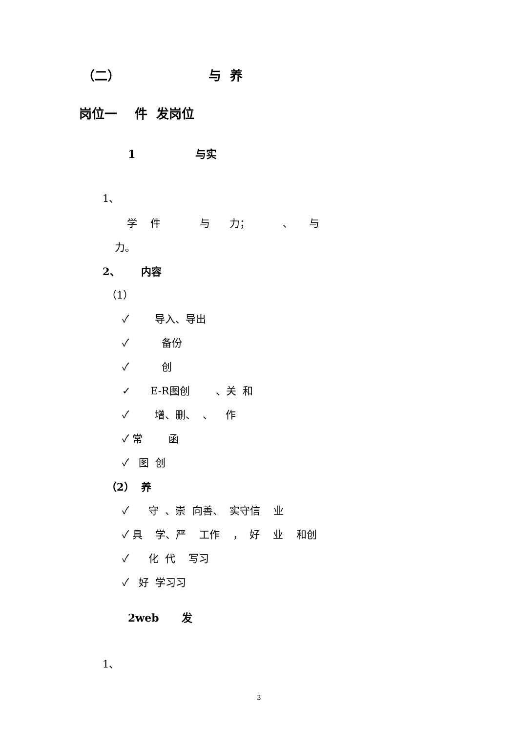（二） 与 养
岗位一 件 发岗位
1 与实
1、
学 件 与 力； 、 与
力。
2、 内容
（1）
✓ 导入、导出
✓ 备份
✓ 创
✓ E-R图创 、关 和
✓ 增、删、 、 作
✓ 常 函
✓ 图 创
（2） 养
✓ 守 、崇 向善、 实守信 业
✓ 具 学、严 工作 ， 好 业 和创
✓ 化 代 写习
✓ 好 学习习
2web 发
1、
3